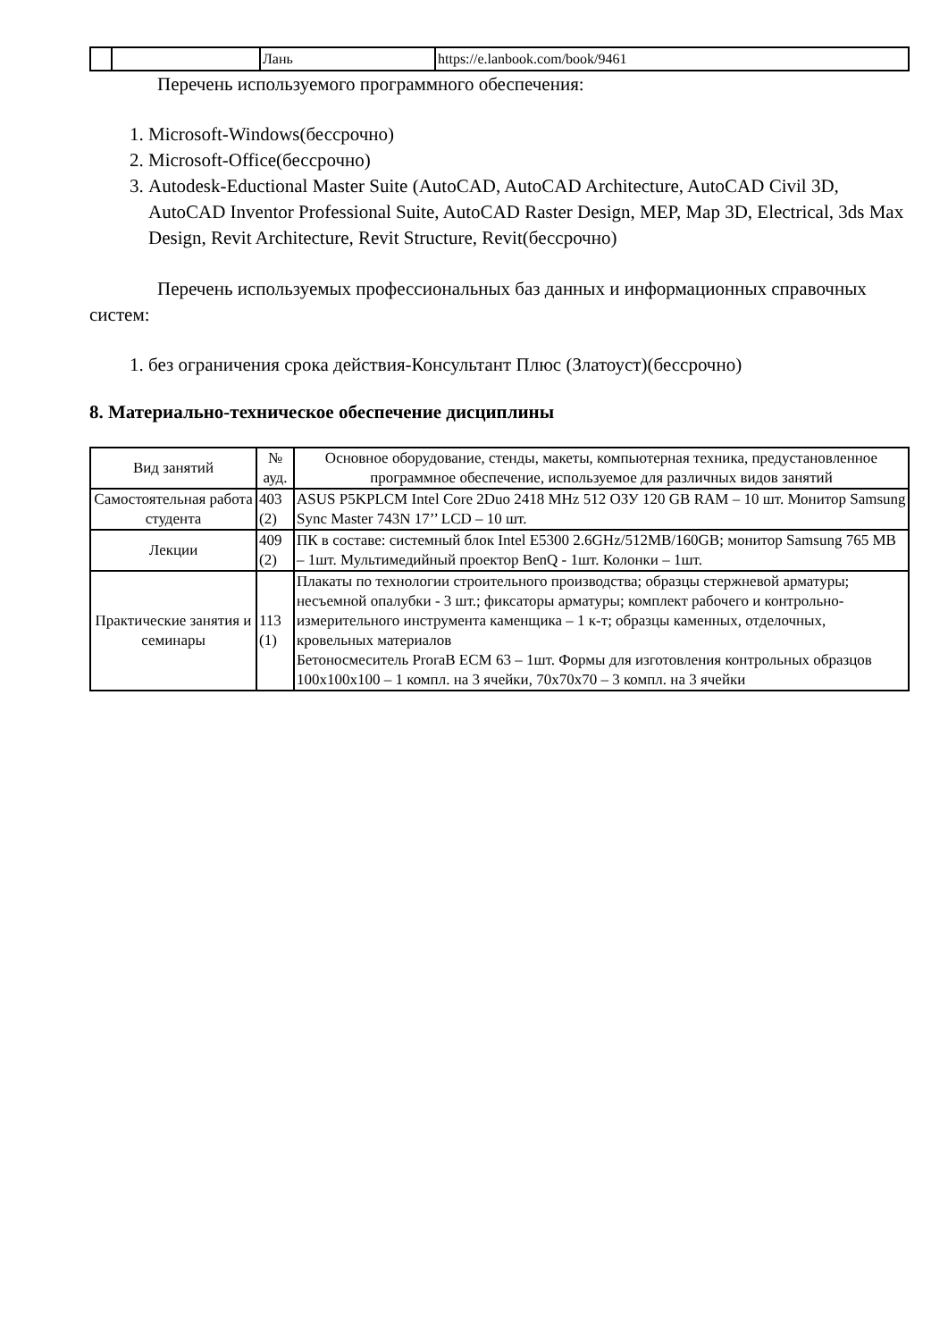| | | Лань | https://e.lanbook.com/book/9461 |
Перечень используемого программного обеспечения:
1. Microsoft-Windows(бессрочно)
2. Microsoft-Office(бессрочно)
3. Autodesk-Eductional Master Suite (AutoCAD, AutoCAD Architecture, AutoCAD Civil 3D, AutoCAD Inventor Professional Suite, AutoCAD Raster Design, MEP, Map 3D, Electrical, 3ds Max Design, Revit Architecture, Revit Structure, Revit(бессрочно)
Перечень используемых профессиональных баз данных и информационных справочных систем:
1. без ограничения срока действия-Консультант Плюс (Златоуст)(бессрочно)
8. Материально-техническое обеспечение дисциплины
| Вид занятий | № ауд. | Основное оборудование, стенды, макеты, компьютерная техника, предустановленное программное обеспечение, используемое для различных видов занятий |
| --- | --- | --- |
| Самостоятельная работа студента | 403 (2) | ASUS P5KPLCM Intel Core 2Duo 2418 MHz 512 ОЗУ 120 GB RAM – 10 шт. Монитор Samsung Sync Master 743N 17’’ LCD – 10 шт. |
| Лекции | 409 (2) | ПК в составе: системный блок Intel E5300 2.6GHz/512MB/160GB; монитор Samsung 765 MB – 1шт. Мультимедийный проектор BenQ - 1шт. Колонки – 1шт. |
| Практические занятия и семинары | 113 (1) | Плакаты по технологии строительного производства; образцы стержневой арматуры; несъемной опалубки - 3 шт.; фиксаторы арматуры; комплект рабочего и контрольно-измерительного инструмента каменщика – 1 к-т; образцы каменных, отделочных, кровельных материалов Бетоносмеситель ProraB ECM 63 – 1шт. Формы для изготовления контрольных образцов 100х100х100 – 1 компл. на 3 ячейки, 70х70х70 – 3 компл. на 3 ячейки |